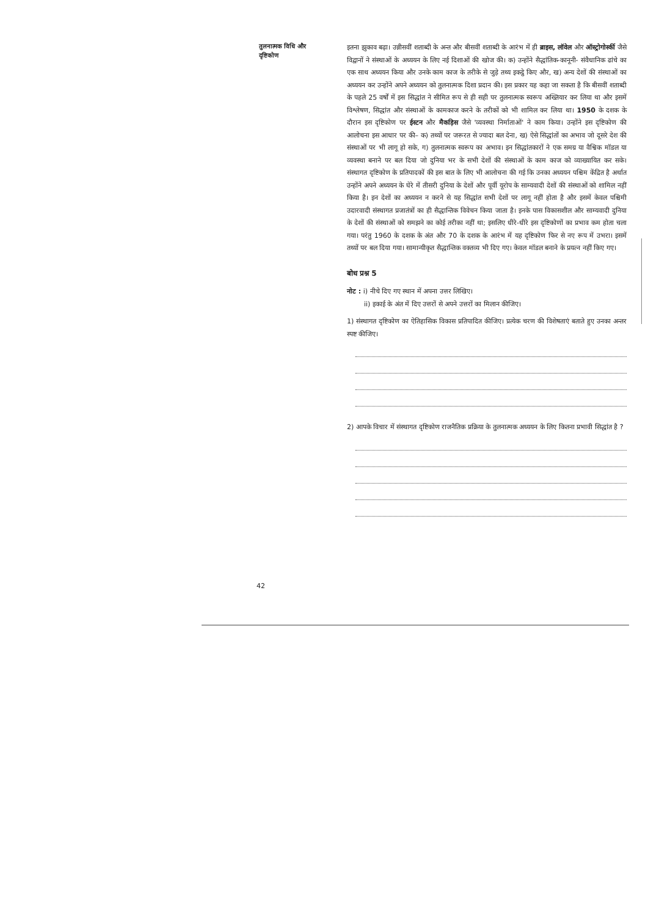तुलनात्मक विधि और दृष्टिकोण
इतना झुकाव बढ़ा। उन्नीसवीं शताब्दी के अन्त और बीसवीं शताब्दी के आरंभ में ही ब्राइस, लॉवेल और ऑस्ट्रोगोर्स्की जैसे विद्वानों ने संस्थाओं के अध्ययन के लिए नई दिशाओं की खोज की। क) उन्होंने सैद्धांतिक-कानूनी- संवैधानिक ढांचे का एक साथ अध्ययन किया और उनके काम काज के तरीके से जुड़े तथ्य इकट्ठे किए और, ख) अन्य देशों की संस्थाओं का अध्ययन कर उन्होंने अपने अध्ययन को तुलनात्मक दिशा प्रदान की। इस प्रकार यह कहा जा सकता है कि बीसवीं शताब्दी के पहले 25 वर्षों में इस सिद्धांत ने सीमित रूप से ही सही पर तुलनात्मक स्वरूप अख्तियार कर लिया था और इसमें विश्लेषण, सिद्धांत और संस्थाओं के कामकाज करने के तरीकों को भी शामिल कर लिया था। 1950 के दशक के दौरान इस दृष्टिकोण पर ईस्टन और मैकड़िस जैसे 'व्यवस्था निर्माताओं' ने काम किया। उन्होंने इस दृष्टिकोण की आलोचना इस आधार पर की– क) तथ्यों पर जरूरत से ज्यादा बल देना, ख) ऐसे सिद्धांतों का अभाव जो दूसरे देश की संस्थाओं पर भी लागू हो सके, ग) तुलनात्मक स्वरूप का अभाव। इन सिद्धांतकारों ने एक समग्र या वैश्विक मॉडल या व्यवस्था बनाने पर बल दिया जो दुनिया भर के सभी देशों की संस्थाओं के काम काज को व्याख्यायित कर सके। संस्थागत दृष्टिकोण के प्रतिपादकों की इस बात के लिए भी आलोचना की गई कि उनका अध्ययन पश्चिम केंद्रित है अर्थात उन्होंने अपने अध्ययन के घेरे में तीसरी दुनिया के देशों और पूर्वी यूरोप के साम्यवादी देशों की संस्थाओं को शामिल नहीं किया है। इन देशों का अध्ययन न करने से यह सिद्धांत सभी देशों पर लागू नहीं होता है और इसमें केवल पश्चिमी उदारवादी संस्थागत प्रजातंत्रों का ही सैद्धान्तिक विवेचन किया जाता है। इनके पास विकासशील और साम्यवादी दुनिया के देशों की संस्थाओं को समझने का कोई तरीका नहीं था; इसलिए धीरे-धीरे इस दृष्टिकोणों का प्रभाव कम होता चला गया। परंतु 1960 के दशक के अंत और 70 के दशक के आरंभ में यह दृष्टिकोण फिर से नए रूप में उभरा। इसमें तथ्यों पर बल दिया गया। सामान्यीकृत सैद्धान्तिक वक्तव्य भी दिए गए। केवल मॉडल बनाने के प्रयत्न नहीं किए गए।
बोध प्रश्न 5
नोट : i) नीचे दिए गए स्थान में अपना उत्तर लिखिए।
ii) इकाई के अंत में दिए उत्तरों से अपने उत्तरों का मिलान कीजिए।
1) संस्थागत दृष्टिकोण का ऐतिहासिक विकास प्रतिपादित कीजिए। प्रत्येक चरण की विशेषताएं बताते हुए उनका अन्तर स्पष्ट कीजिए।
2) आपके विचार में संस्थागत दृष्टिकोण राजनैतिक प्रक्रिया के तुलनात्मक अध्ययन के लिए कितना प्रभावी सिद्धांत है ?
42